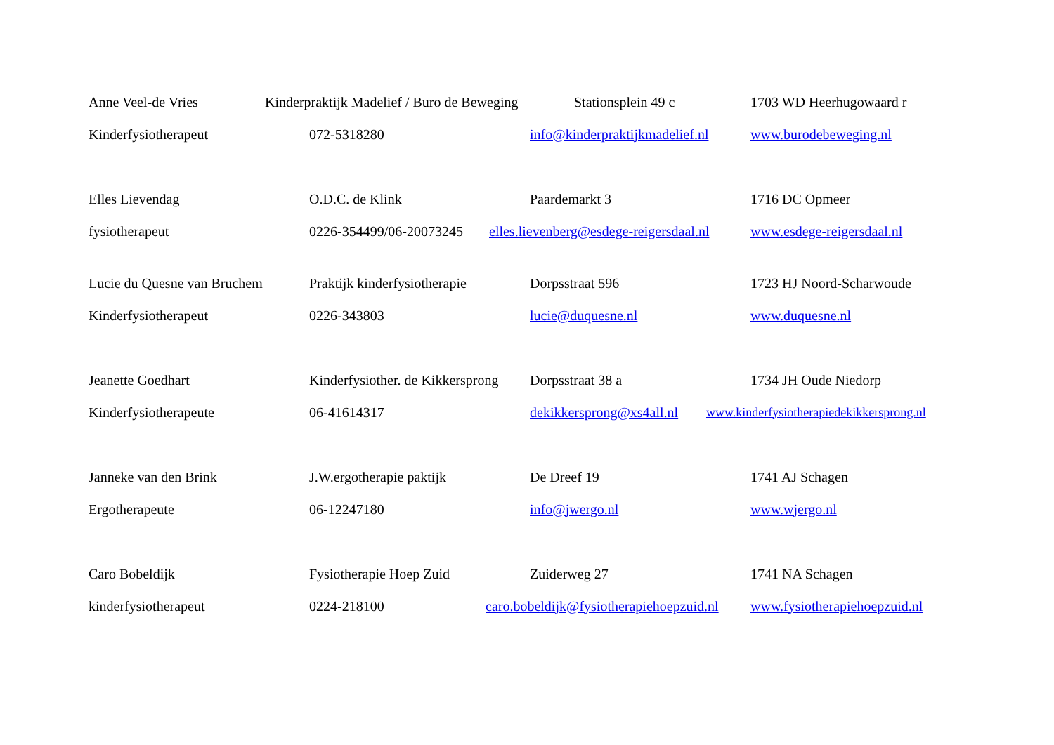Anne Veel-de Vries Kinderpraktijk Madelief / Buro de Beweging Stationsplein 49 c 1703 WD Heerhugowaard r
Kinderfysiotherapeut 072-5318280 info@kinderpraktijkmadelief.nl www.burodebeweging.nl
Elles Lievendag O.D.C. de Klink Paardemarkt 3 1716 DC Opmeer
fysiotherapeut 0226-354499/06-20073245 elles.lievenberg@esdege-reigersdaal.nl www.esdege-reigersdaal.nl
Lucie du Quesne van Bruchem Praktijk kinderfysiotherapie Dorpsstraat 596 1723 HJ Noord-Scharwoude
Kinderfysiotherapeut 0226-343803 lucie@duquesne.nl www.duquesne.nl
Jeanette Goedhart Kinderfysiother. de Kikkersprong Dorpsstraat 38 a 1734 JH Oude Niedorp
Kinderfysiotherapeute 06-41614317 dekikkersprong@xs4all.nl www.kinderfysiotherapiedekikkersprong.nl
Janneke van den Brink J.W.ergotherapie paktijk De Dreef 19 1741 AJ Schagen
Ergotherapeute 06-12247180 info@jwergo.nl www.wjergo.nl
Caro Bobeldijk Fysiotherapie Hoep Zuid Zuiderweg 27 1741 NA Schagen
kinderfysiotherapeut 0224-218100 caro.bobeldijk@fysiotherapiehoepzuid.nl www.fysiotherapiehoepzuid.nl